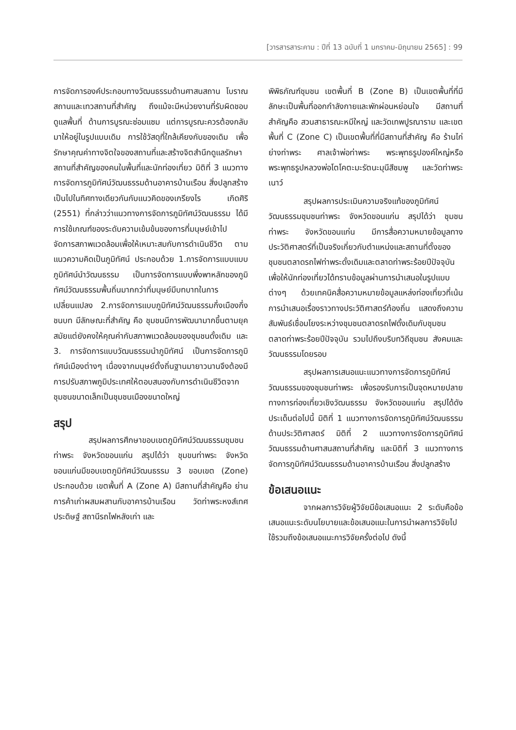[วารสารสาระคาม : ปีที่ 13 ฉบับที่ 1 มกราคม-มิถุนายน 2565] : 99
การจัดการองค์ประกอบทางวัฒนธรรมด้านศาสนสถาน โบราณสถานและเทวสถานที่สำคัญ ถึงแม้จะมีหน่วยงานที่รับผิดชอบดูแลพื้นที่ ด้านการบูรณะซ่อมแซม แต่การบูรณะควรต้องกลับมาให้อยู่ในรูปแบบเดิม การใช้วัสดุที่ใกล้เคียงกับของเดิม เพื่อรักษาคุณค่าทางจิตใจของสถานที่และสร้างจิตสำนึกดูแลรักษาสถานที่สำคัญของคนในพื้นที่และนักท่องเที่ยว มิติที่ 3 แนวทางการจัดการภูมิทัศน์วัฒนธรรมด้านอาคารบ้านเรือน สิ่งปลูกสร้าง เป็นไปในทิศทางเดียวกันกับแนวคิดของเกรียงไร เกิดศิริ (2551) ที่กล่าวว่าแนวทางการจัดการภูมิทัศน์วัฒนธรรม ได้มีการใช้เกณฑ์ของระดับความเข้มข้นของการที่มนุษย์เข้าไปจัดการสภาพแวดล้อมเพื่อให้เหมาะสมกับการดำเนินชีวิต ตามแนวความคิดเป็นภูมิทัศน์ ประกอบด้วย 1.การจัดการแบบแบบภูมิทัศน์นำวัฒนธรรม เป็นการจัดการแบบพึ่งพาหลักของภูมิทัศน์วัฒนธรรมพื้นถิ่นมากกว่าที่มนุษย์มีบทบาทในการเปลี่ยนแปลง 2.การจัดการแบบภูมิทัศน์วัฒนธรรมกึ่งเมืองกึ่งชนบท มีลักษณะที่สำคัญ คือ ชุมชนมีการพัฒนามากขึ้นตามยุคสมัยแต่ยังคงให้คุณค่ากับสภาพแวดล้อมของชุมชนดั้งเดิม และ 3. การจัดการแบบวัฒนธรรมนำภูมิทัศน์ เป็นการจัดการภูมิทัศน์เมืองต่างๆ เนื่องจากมนุษย์ตั้งถิ่นฐานมายาวนานจึงต้องมีการปรับสภาพภูมิประเทศให้ตอบสนองกับการดำเนินชีวิตจากชุมชนขนาดเล็กเป็นชุมชนเมืองขนาดใหญ่
สรุป
สรุปผลการศึกษาขอบเขตภูมิทัศน์วัฒนธรรมชุมชนท่าพระ จังหวัดขอนแก่น สรุปได้ว่า ชุมขนท่าพระ จังหวัดขอนแก่นมีขอบเขตภูมิทัศน์วัฒนธรรม 3 ขอบเขต (Zone) ประกอบด้วย เขตพื้นที่ A (Zone A) มีสถานที่สำคัญคือ ย่านการค้าเก่าผสมผสานกับอาคารบ้านเรือน วัดท่าพระหงส์เทศประดิษฐ์ สถานีรถไฟหลังเก่า และ
พิพิธภัณฑ์ชุมชน เขตพื้นที่ B (Zone B) เป็นเขตพื้นที่ที่มีลักษะเป็นพื้นที่ออกกำลังกายและพักผ่อนหย่อนใจ มีสถานที่สำคัญคือ สวนสาธารณะหมีใหญ่ และวัดเทพปูรณาราม และเขตพื้นที่ C (Zone C) เป็นเขตพื้นที่ที่มีสถานที่สำคัญ คือ ร้านไก่ย่างท่าพระ ศาลเจ้าพ่อท่าพระ พระพุทธรูปองค์ใหญ่หรือพระพุทธรูปหลวงพ่อโตโคตะมะรัตนะมุนีสีชมพู และวัดท่าพระเนาว์
สรุปผลการประเมินความจริงแท้ของภูมิทัศน์วัฒนธรรมชุมชนท่าพระ จังหวัดขอนแก่น สรุปได้ว่า ชุมชนท่าพระ จังหวัดขอนแก่น มีการสื่อความหมายข้อมูลทางประวัติศาสตร์ที่เป็นจริงเกี่ยวกับตำแหน่งและสถานที่ตั้งของชุมชนตลาดรถไฟท่าพระดั้งเดิมและตลาดท่าพระร้อยปีปัจจุบัน เพื่อให้นักท่องเที่ยวได้ทราบข้อมูลผ่านการนำเสนอในรูปแบบต่างๆ ด้วยเทคนิคสื่อความหมายข้อมูลแหล่งท่องเที่ยวที่เน้นการนำเสนอเรื่องราวทางประวัติศาสตร์ท้องถิ่น แสดงถึงความสัมพันธ์เชื่อมโยงระหว่างชุมชนตลาดรถไฟดั้งเดิมกับชุมชนตลาดท่าพระร้อยปีปัจจุบัน รวมไปถึงบริบทวิถีชุมชน สังคมและวัฒนธรรมโดยรอบ
สรุปผลการเสนอแนะแนวทางการจัดการภูมิทัศน์วัฒนธรรมของชุมชนท่าพระ เพื่อรองรับการเป็นจุดหมายปลายทางการท่องเที่ยวเชิงวัฒนธรรม จังหวัดขอนแก่น สรุปได้ดังประเด็นต่อไปนี้ มิติที่ 1 แนวทางการจัดการภูมิทัศน์วัฒนธรรมด้านประวัติศาสตร์ มิติที่ 2 แนวทางการจัดการภูมิทัศน์วัฒนธรรมด้านศาสนสถานที่สำคัญ และมิติที่ 3 แนวทางการจัดการภูมิทัศน์วัฒนธรรมด้านอาคารบ้านเรือน สิ่งปลูกสร้าง
ข้อเสนอแนะ
จากผลการวิจัยผู้วิจัยมีข้อเสนอแนะ 2 ระดับคือข้อเสนอแนะระดับนโยบายและข้อเสนอแนะในการนำผลการวิจัยไปใช้รวมถึงข้อเสนอแนะการวิจัยครั้งต่อไป ดังนี้